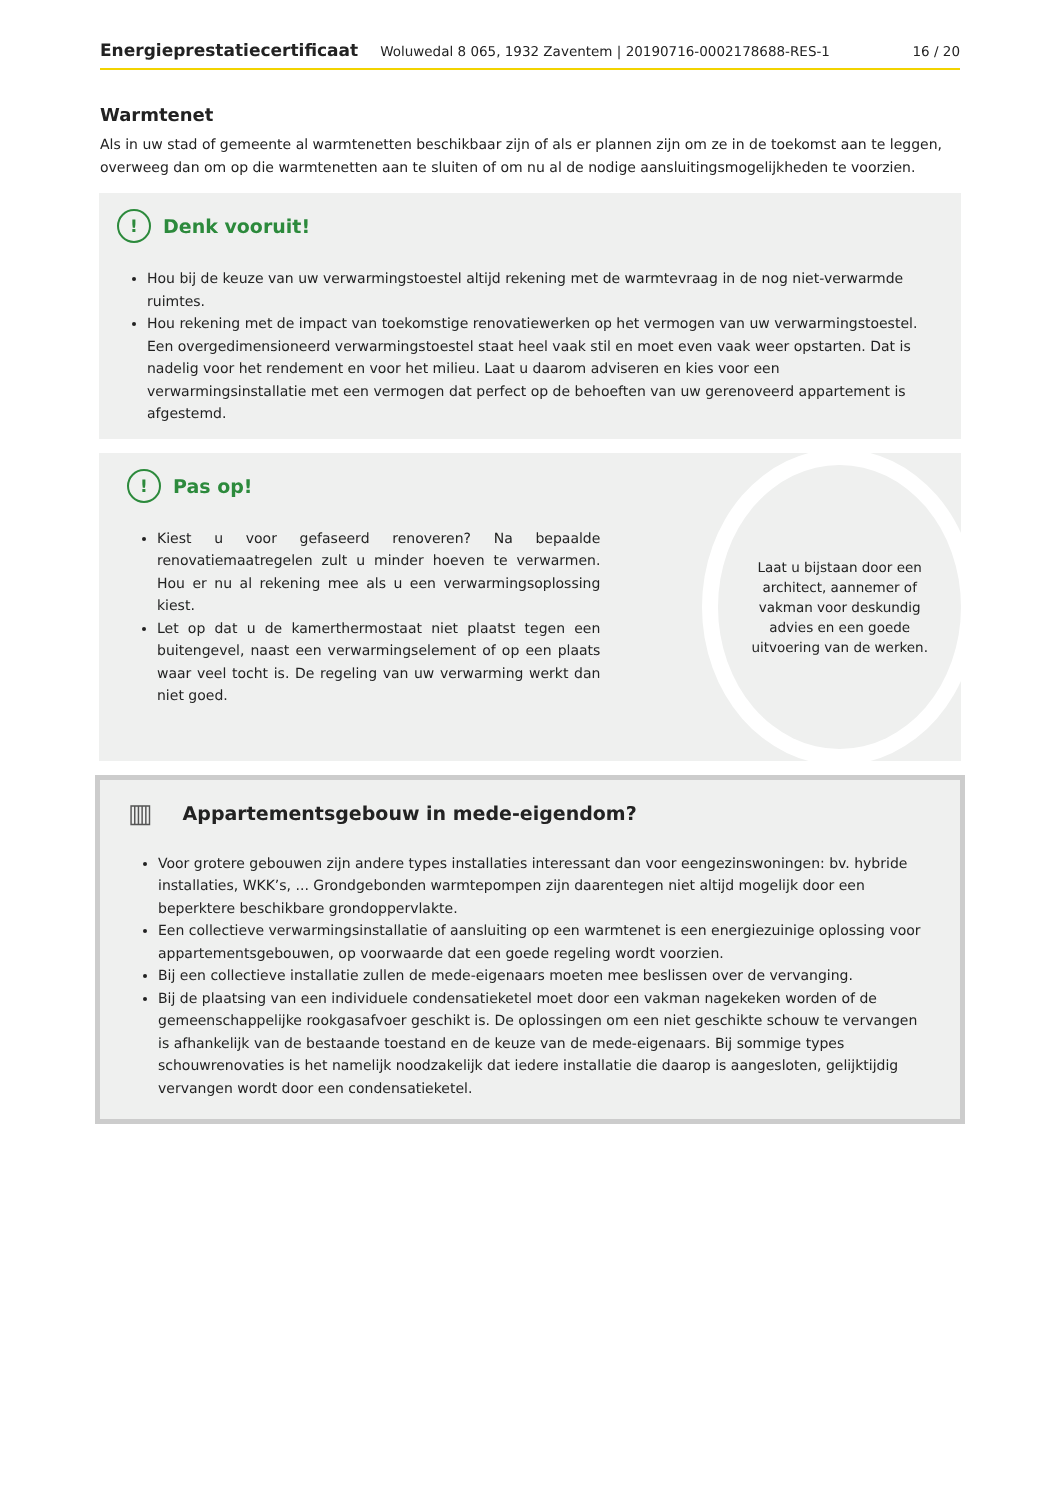Energieprestatiecertificaat Woluwedal 8 065, 1932 Zaventem | 20190716-0002178688-RES-1 16 / 20
Warmtenet
Als in uw stad of gemeente al warmtenetten beschikbaar zijn of als er plannen zijn om ze in de toekomst aan te leggen, overweeg dan om op die warmtenetten aan te sluiten of om nu al de nodige aansluitingsmogelijkheden te voorzien.
! Denk vooruit!
Hou bij de keuze van uw verwarmingstoestel altijd rekening met de warmtevraag in de nog niet-verwarmde ruimtes.
Hou rekening met de impact van toekomstige renovatiewerken op het vermogen van uw verwarmingstoestel. Een overgedimensioneerd verwarmingstoestel staat heel vaak stil en moet even vaak weer opstarten. Dat is nadelig voor het rendement en voor het milieu. Laat u daarom adviseren en kies voor een verwarmingsinstallatie met een vermogen dat perfect op de behoeften van uw gerenoveerd appartement is afgestemd.
! Pas op!
Kiest u voor gefaseerd renoveren? Na bepaalde renovatiemaatregelen zult u minder hoeven te verwarmen. Hou er nu al rekening mee als u een verwarmingsoplossing kiest.
Let op dat u de kamerthermostaat niet plaatst tegen een buitengevel, naast een verwarmingselement of op een plaats waar veel tocht is. De regeling van uw verwarming werkt dan niet goed.
Laat u bijstaan door een architect, aannemer of vakman voor deskundig advies en een goede uitvoering van de werken.
▥ Appartementsgebouw in mede-eigendom?
Voor grotere gebouwen zijn andere types installaties interessant dan voor eengezinswoningen: bv. hybride installaties, WKK’s, ... Grondgebonden warmtepompen zijn daarentegen niet altijd mogelijk door een beperktere beschikbare grondoppervlakte.
Een collectieve verwarmingsinstallatie of aansluiting op een warmtenet is een energiezuinige oplossing voor appartementsgebouwen, op voorwaarde dat een goede regeling wordt voorzien.
Bij een collectieve installatie zullen de mede-eigenaars moeten mee beslissen over de vervanging.
Bij de plaatsing van een individuele condensatieketel moet door een vakman nagekeken worden of de gemeenschappelijke rookgasafvoer geschikt is. De oplossingen om een niet geschikte schouw te vervangen is afhankelijk van de bestaande toestand en de keuze van de mede-eigenaars. Bij sommige types schouwrenovaties is het namelijk noodzakelijk dat iedere installatie die daarop is aangesloten, gelijktijdig vervangen wordt door een condensatieketel.